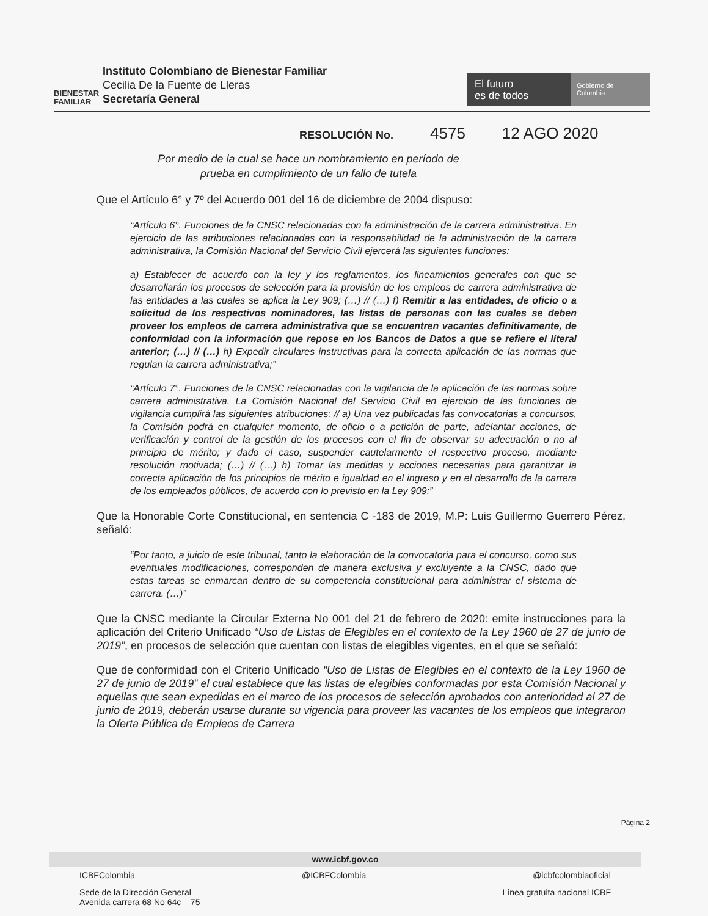BIENESTAR
FAMILIAR
Instituto Colombiano de Bienestar Familiar
Cecilia De la Fuente de Lleras
Secretaría General
El futuro
es de todos
Gobierno de Colombia
RESOLUCIÓN No. 4575 12 AGO 2020
Por medio de la cual se hace un nombramiento en período de prueba en cumplimiento de un fallo de tutela
Que el Artículo 6° y 7º del Acuerdo 001 del 16 de diciembre de 2004 dispuso:
“Artículo 6°. Funciones de la CNSC relacionadas con la administración de la carrera administrativa. En ejercicio de las atribuciones relacionadas con la responsabilidad de la administración de la carrera administrativa, la Comisión Nacional del Servicio Civil ejercerá las siguientes funciones:
a) Establecer de acuerdo con la ley y los reglamentos, los lineamientos generales con que se desarrollarán los procesos de selección para la provisión de los empleos de carrera administrativa de las entidades a las cuales se aplica la Ley 909; (…) // (…) f) Remitir a las entidades, de oficio o a solicitud de los respectivos nominadores, las listas de personas con las cuales se deben proveer los empleos de carrera administrativa que se encuentren vacantes definitivamente, de conformidad con la información que repose en los Bancos de Datos a que se refiere el literal anterior; (…) // (…) h) Expedir circulares instructivas para la correcta aplicación de las normas que regulan la carrera administrativa;”
“Artículo 7°. Funciones de la CNSC relacionadas con la vigilancia de la aplicación de las normas sobre carrera administrativa. La Comisión Nacional del Servicio Civil en ejercicio de las funciones de vigilancia cumplirá las siguientes atribuciones: // a) Una vez publicadas las convocatorias a concursos, la Comisión podrá en cualquier momento, de oficio o a petición de parte, adelantar acciones, de verificación y control de la gestión de los procesos con el fin de observar su adecuación o no al principio de mérito; y dado el caso, suspender cautelarmente el respectivo proceso, mediante resolución motivada; (…) // (…) h) Tomar las medidas y acciones necesarias para garantizar la correcta aplicación de los principios de mérito e igualdad en el ingreso y en el desarrollo de la carrera de los empleados públicos, de acuerdo con lo previsto en la Ley 909;”
Que la Honorable Corte Constitucional, en sentencia C -183 de 2019, M.P: Luis Guillermo Guerrero Pérez, señaló:
“Por tanto, a juicio de este tribunal, tanto la elaboración de la convocatoria para el concurso, como sus eventuales modificaciones, corresponden de manera exclusiva y excluyente a la CNSC, dado que estas tareas se enmarcan dentro de su competencia constitucional para administrar el sistema de carrera. (…)”
Que la CNSC mediante la Circular Externa No 001 del 21 de febrero de 2020: emite instrucciones para la aplicación del Criterio Unificado “Uso de Listas de Elegibles en el contexto de la Ley 1960 de 27 de junio de 2019”, en procesos de selección que cuentan con listas de elegibles vigentes, en el que se señaló:
Que de conformidad con el Criterio Unificado “Uso de Listas de Elegibles en el contexto de la Ley 1960 de 27 de junio de 2019” el cual establece que las listas de elegibles conformadas por esta Comisión Nacional y aquellas que sean expedidas en el marco de los procesos de selección aprobados con anterioridad al 27 de junio de 2019, deberán usarse durante su vigencia para proveer las vacantes de los empleos que integraron la Oferta Pública de Empleos de Carrera
Página 2
www.icbf.gov.co
ICBFColombia @ICBFColombia @icbfcolombiaoficial
Sede de la Dirección General
Avenida carrera 68 No 64c – 75 Línea gratuita nacional ICBF